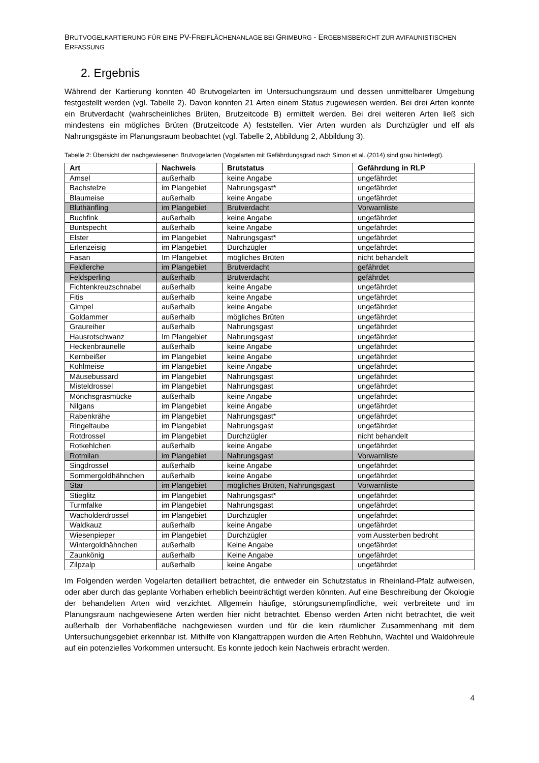BRUTVOGELKARTIERUNG FÜR EINE PV-FREIFLÄCHENANLAGE BEI GRIMBURG - ERGEBNISBERICHT ZUR AVIFAUNISTISCHEN ERFASSUNG
2. Ergebnis
Während der Kartierung konnten 40 Brutvogelarten im Untersuchungsraum und dessen unmittelbarer Umgebung festgestellt werden (vgl. Tabelle 2). Davon konnten 21 Arten einem Status zugewiesen werden. Bei drei Arten konnte ein Brutverdacht (wahrscheinliches Brüten, Brutzeitcode B) ermittelt werden. Bei drei weiteren Arten ließ sich mindestens ein mögliches Brüten (Brutzeitcode A) feststellen. Vier Arten wurden als Durchzügler und elf als Nahrungsgäste im Planungsraum beobachtet (vgl. Tabelle 2, Abbildung 2, Abbildung 3).
Tabelle 2: Übersicht der nachgewiesenen Brutvogelarten (Vogelarten mit Gefährdungsgrad nach Simon et al. (2014) sind grau hinterlegt).
| Art | Nachweis | Brutstatus | Gefährdung in RLP |
| --- | --- | --- | --- |
| Amsel | außerhalb | keine Angabe | ungefährdet |
| Bachstelze | im Plangebiet | Nahrungsgast* | ungefährdet |
| Blaumeise | außerhalb | keine Angabe | ungefährdet |
| Bluthänfling | im Plangebiet | Brutverdacht | Vorwarnliste |
| Buchfink | außerhalb | keine Angabe | ungefährdet |
| Buntspecht | außerhalb | keine Angabe | ungefährdet |
| Elster | im Plangebiet | Nahrungsgast* | ungefährdet |
| Erlenzeisig | im Plangebiet | Durchzügler | ungefährdet |
| Fasan | Im Plangebiet | mögliches Brüten | nicht behandelt |
| Feldlerche | im Plangebiet | Brutverdacht | gefährdet |
| Feldsperling | außerhalb | Brutverdacht | gefährdet |
| Fichtenkreuzschnabel | außerhalb | keine Angabe | ungefährdet |
| Fitis | außerhalb | keine Angabe | ungefährdet |
| Gimpel | außerhalb | keine Angabe | ungefährdet |
| Goldammer | außerhalb | mögliches Brüten | ungefährdet |
| Graureiher | außerhalb | Nahrungsgast | ungefährdet |
| Hausrotschwanz | Im Plangebiet | Nahrungsgast | ungefährdet |
| Heckenbraunelle | außerhalb | keine Angabe | ungefährdet |
| Kernbeißer | im Plangebiet | keine Angabe | ungefährdet |
| Kohlmeise | im Plangebiet | keine Angabe | ungefährdet |
| Mäusebussard | im Plangebiet | Nahrungsgast | ungefährdet |
| Misteldrossel | im Plangebiet | Nahrungsgast | ungefährdet |
| Mönchsgrasmücke | außerhalb | keine Angabe | ungefährdet |
| Nilgans | im Plangebiet | keine Angabe | ungefährdet |
| Rabenkrähe | im Plangebiet | Nahrungsgast* | ungefährdet |
| Ringeltaube | im Plangebiet | Nahrungsgast | ungefährdet |
| Rotdrossel | im Plangebiet | Durchzügler | nicht behandelt |
| Rotkehlchen | außerhalb | keine Angabe | ungefährdet |
| Rotmilan | im Plangebiet | Nahrungsgast | Vorwarnliste |
| Singdrossel | außerhalb | keine Angabe | ungefährdet |
| Sommergoldhähnchen | außerhalb | keine Angabe | ungefährdet |
| Star | im Plangebiet | mögliches Brüten, Nahrungsgast | Vorwarnliste |
| Stieglitz | im Plangebiet | Nahrungsgast* | ungefährdet |
| Turmfalke | im Plangebiet | Nahrungsgast | ungefährdet |
| Wacholderdrossel | im Plangebiet | Durchzügler | ungefährdet |
| Waldkauz | außerhalb | keine Angabe | ungefährdet |
| Wiesenpieper | im Plangebiet | Durchzügler | vom Aussterben bedroht |
| Wintergoldhähnchen | außerhalb | Keine Angabe | ungefährdet |
| Zaunkönig | außerhalb | Keine Angabe | ungefährdet |
| Zilpzalp | außerhalb | keine Angabe | ungefährdet |
Im Folgenden werden Vogelarten detailliert betrachtet, die entweder ein Schutzstatus in Rheinland-Pfalz aufweisen, oder aber durch das geplante Vorhaben erheblich beeinträchtigt werden könnten. Auf eine Beschreibung der Ökologie der behandelten Arten wird verzichtet. Allgemein häufige, störungsunempfindliche, weit verbreitete und im Planungsraum nachgewiesene Arten werden hier nicht betrachtet. Ebenso werden Arten nicht betrachtet, die weit außerhalb der Vorhabenfläche nachgewiesen wurden und für die kein räumlicher Zusammenhang mit dem Untersuchungsgebiet erkennbar ist. Mithilfe von Klangattrappen wurden die Arten Rebhuhn, Wachtel und Waldohreule auf ein potenzielles Vorkommen untersucht. Es konnte jedoch kein Nachweis erbracht werden.
4